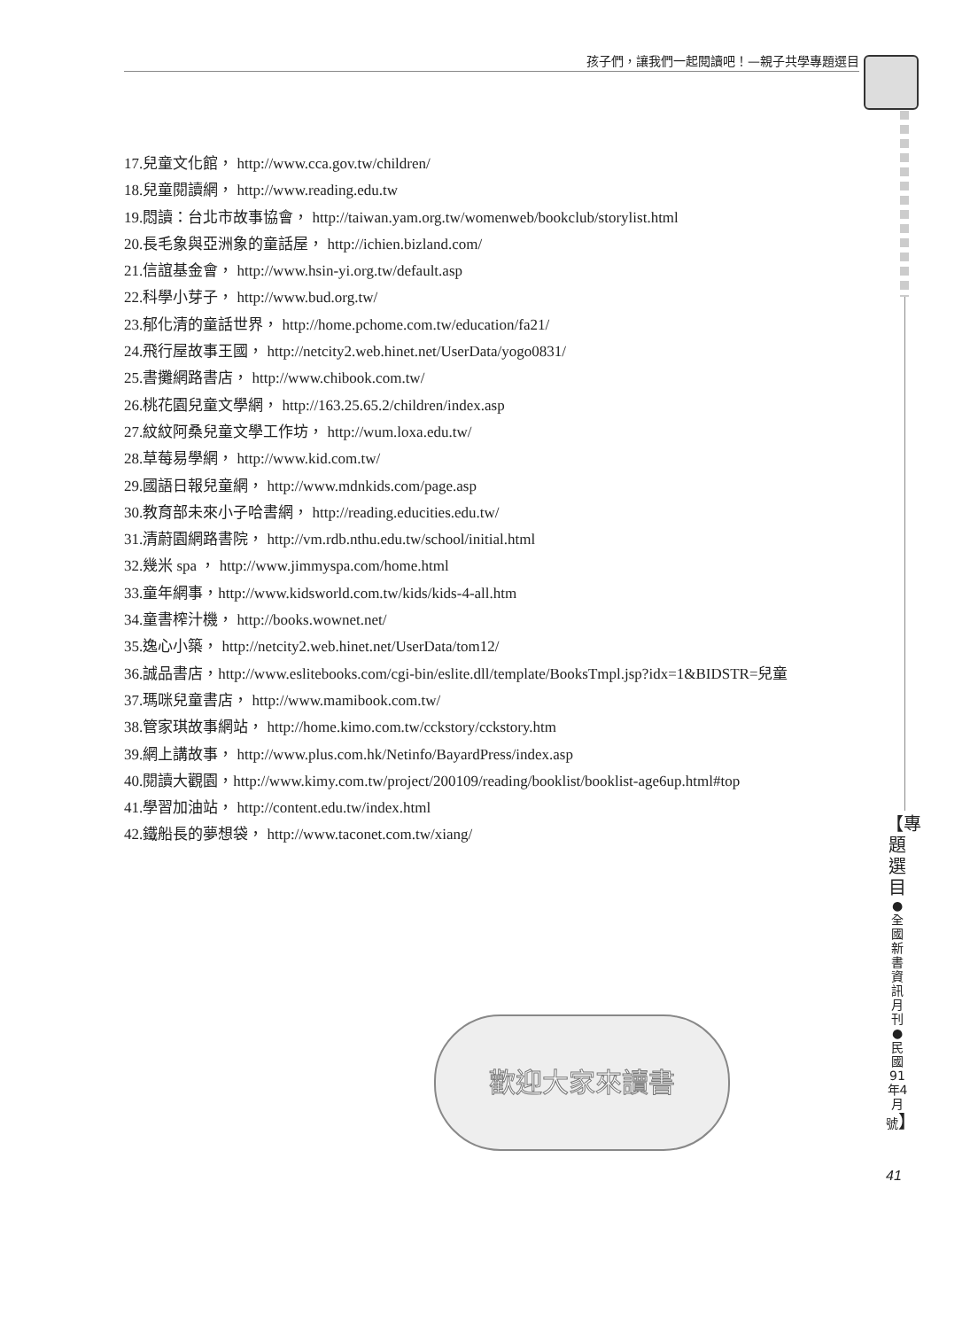孩子們，讓我們一起閱讀吧！—親子共學專題選目
17.兒童文化館， http://www.cca.gov.tw/children/
18.兒童閱讀網， http://www.reading.edu.tw
19.悶讀：台北市故事協會， http://taiwan.yam.org.tw/womenweb/bookclub/storylist.html
20.長毛象與亞洲象的童話屋， http://ichien.bizland.com/
21.信誼基金會， http://www.hsin-yi.org.tw/default.asp
22.科學小芽子， http://www.bud.org.tw/
23.郁化清的童話世界， http://home.pchome.com.tw/education/fa21/
24.飛行屋故事王國， http://netcity2.web.hinet.net/UserData/yogo0831/
25.書攤網路書店， http://www.chibook.com.tw/
26.桃花園兒童文學網， http://163.25.65.2/children/index.asp
27.紋紋阿桑兒童文學工作坊， http://wum.loxa.edu.tw/
28.草莓易學網， http://www.kid.com.tw/
29.國語日報兒童網， http://www.mdnkids.com/page.asp
30.教育部未來小子哈書網， http://reading.educities.edu.tw/
31.清蔚園網路書院， http://vm.rdb.nthu.edu.tw/school/initial.html
32.幾米 spa ， http://www.jimmyspa.com/home.html
33.童年網事，http://www.kidsworld.com.tw/kids/kids-4-all.htm
34.童書榨汁機， http://books.wownet.net/
35.逸心小築， http://netcity2.web.hinet.net/UserData/tom12/
36.誠品書店，http://www.eslitebooks.com/cgi-bin/eslite.dll/template/BooksTmpl.jsp?idx=1&BIDSTR=兒童
37.瑪咪兒童書店， http://www.mamibook.com.tw/
38.管家琪故事網站， http://home.kimo.com.tw/cckstory/cckstory.htm
39.網上講故事， http://www.plus.com.hk/Netinfo/BayardPress/index.asp
40.閱讀大觀園，http://www.kimy.com.tw/project/200109/reading/booklist/booklist-age6up.html#top
41.學習加油站， http://content.edu.tw/index.html
42.鐵船長的夢想袋， http://www.taconet.com.tw/xiang/
歡迎大家來讀書
【專題選目 ●全國新書資訊月刊●民國91年4月號】
41